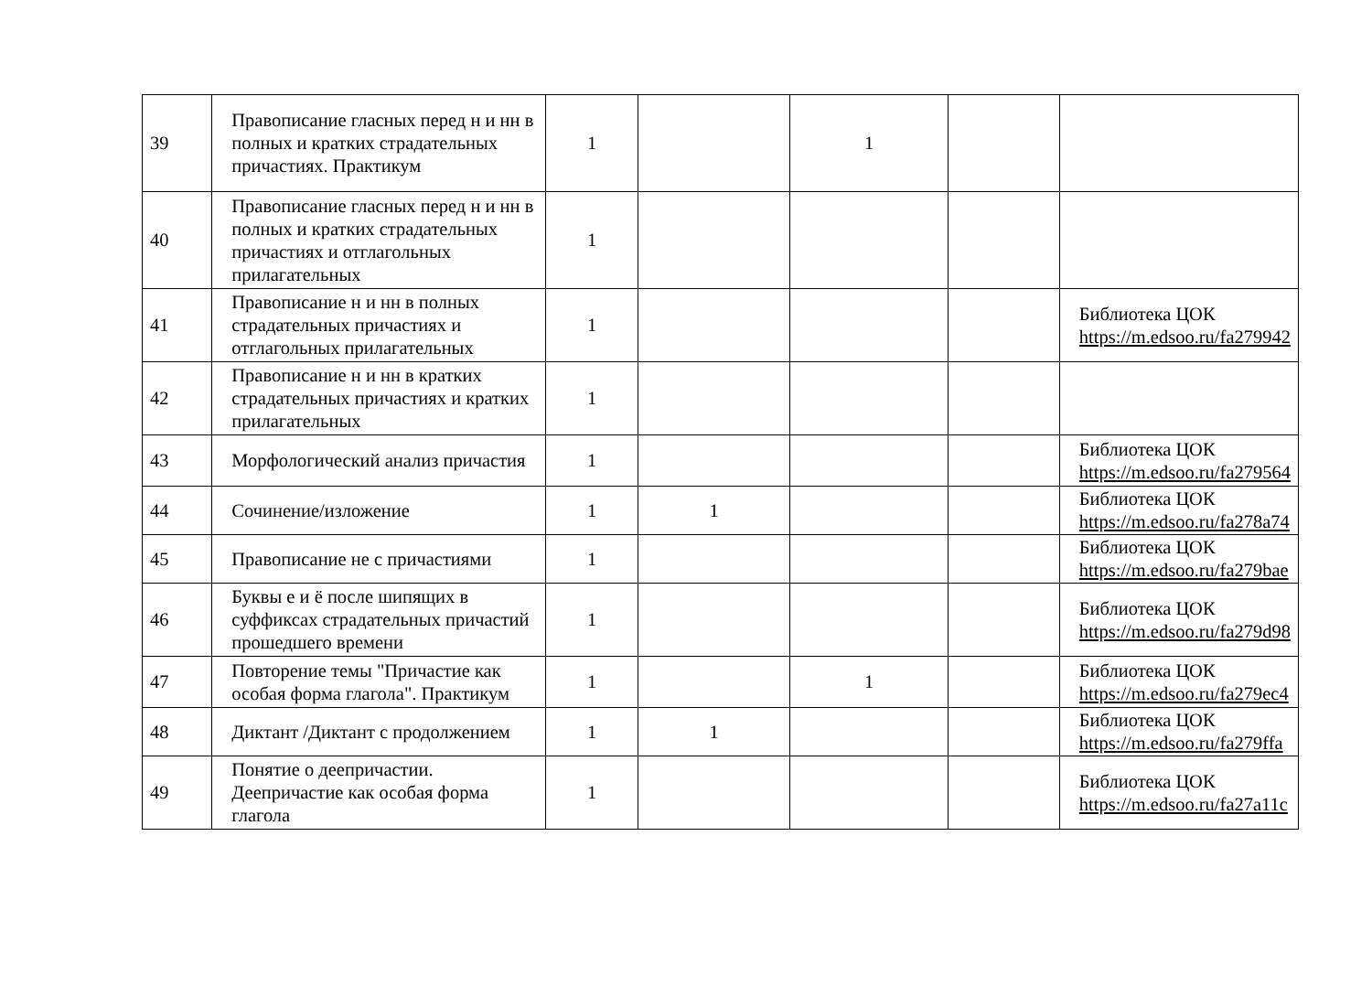| 39 | Правописание гласных перед н и нн в полных и кратких страдательных причастиях. Практикум | 1 | | 1 | | |
| 40 | Правописание гласных перед н и нн в полных и кратких страдательных причастиях и отглагольных прилагательных | 1 | | | | |
| 41 | Правописание н и нн в полных страдательных причастиях и отглагольных прилагательных | 1 | | | | Библиотека ЦОК https://m.edsoo.ru/fa279942 |
| 42 | Правописание н и нн в кратких страдательных причастиях и кратких прилагательных | 1 | | | | |
| 43 | Морфологический анализ причастия | 1 | | | | Библиотека ЦОК https://m.edsoo.ru/fa279564 |
| 44 | Сочинение/изложение | 1 | 1 | | | Библиотека ЦОК https://m.edsoo.ru/fa278a74 |
| 45 | Правописание не с причастиями | 1 | | | | Библиотека ЦОК https://m.edsoo.ru/fa279bae |
| 46 | Буквы е и ё после шипящих в суффиксах страдательных причастий прошедшего времени | 1 | | | | Библиотека ЦОК https://m.edsoo.ru/fa279d98 |
| 47 | Повторение темы "Причастие как особая форма глагола". Практикум | 1 | | 1 | | Библиотека ЦОК https://m.edsoo.ru/fa279ec4 |
| 48 | Диктант /Диктант с продолжением | 1 | 1 | | | Библиотека ЦОК https://m.edsoo.ru/fa279ffa |
| 49 | Понятие о деепричастии. Деепричастие как особая форма глагола | 1 | | | | Библиотека ЦОК https://m.edsoo.ru/fa27a11c |